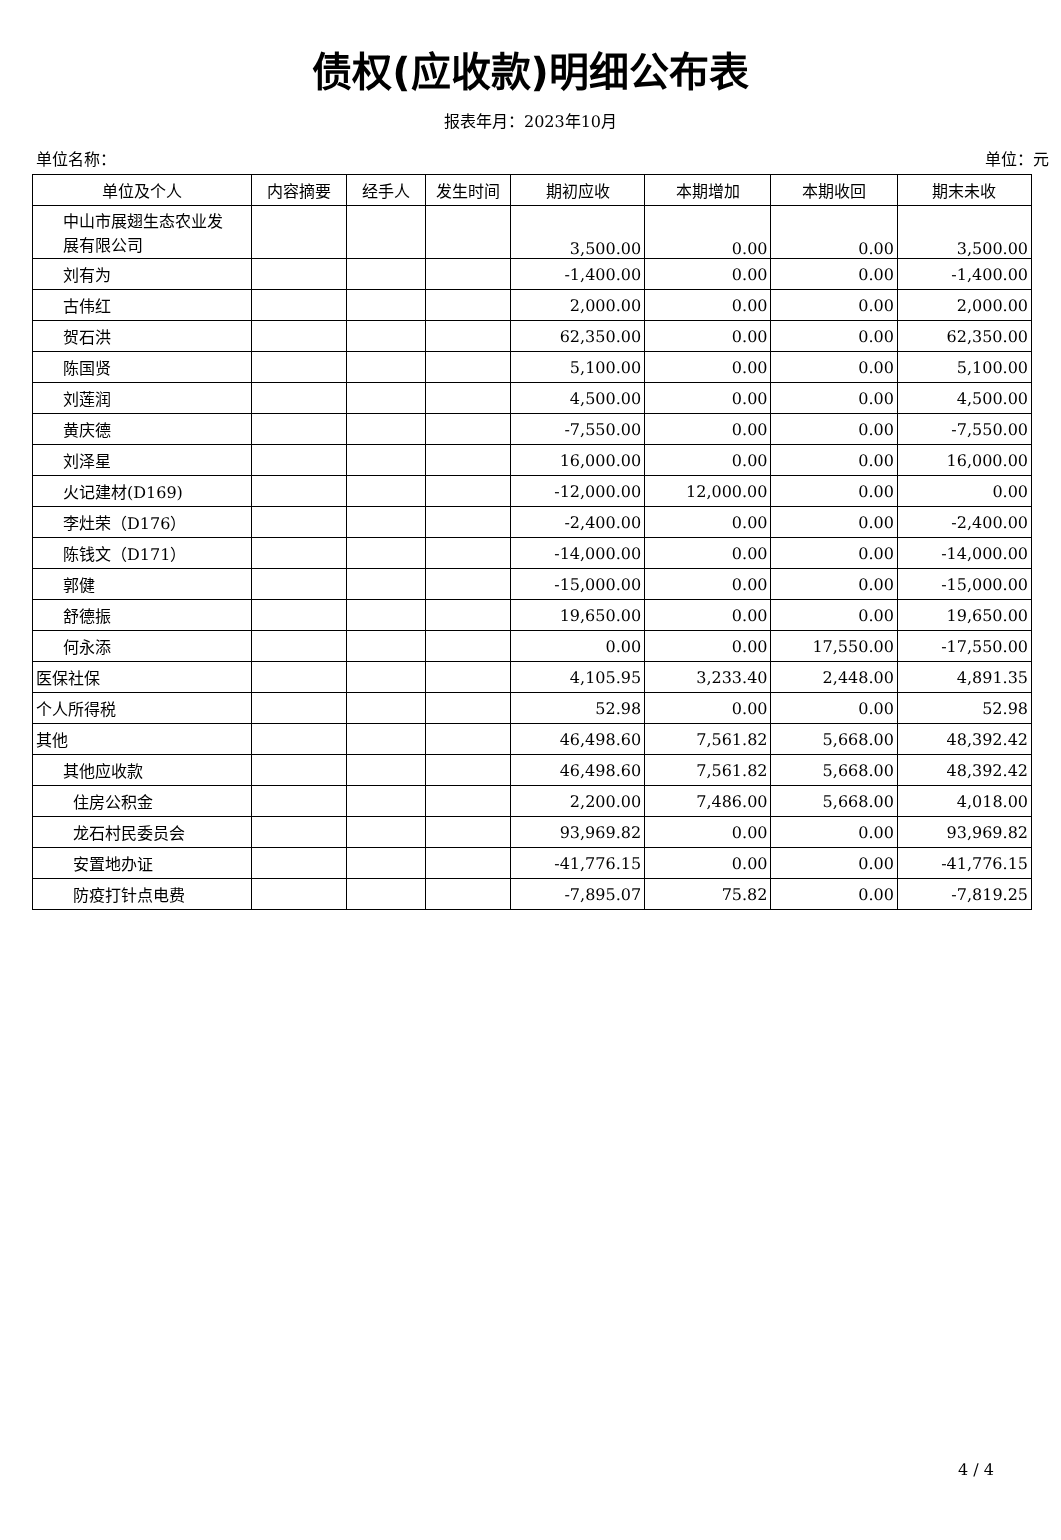债权(应收款)明细公布表
报表年月：2023年10月
单位名称： 单位：元
| 单位及个人 | 内容摘要 | 经手人 | 发生时间 | 期初应收 | 本期增加 | 本期收回 | 期末未收 |
| --- | --- | --- | --- | --- | --- | --- | --- |
| 中山市展翅生态农业发 展有限公司 | | | | 3,500.00 | 0.00 | 0.00 | 3,500.00 |
| 刘有为 | | | | -1,400.00 | 0.00 | 0.00 | -1,400.00 |
| 古伟红 | | | | 2,000.00 | 0.00 | 0.00 | 2,000.00 |
| 贺石洪 | | | | 62,350.00 | 0.00 | 0.00 | 62,350.00 |
| 陈国贤 | | | | 5,100.00 | 0.00 | 0.00 | 5,100.00 |
| 刘莲润 | | | | 4,500.00 | 0.00 | 0.00 | 4,500.00 |
| 黄庆德 | | | | -7,550.00 | 0.00 | 0.00 | -7,550.00 |
| 刘泽星 | | | | 16,000.00 | 0.00 | 0.00 | 16,000.00 |
| 火记建材(D169) | | | | -12,000.00 | 12,000.00 | 0.00 | 0.00 |
| 李灶荣（D176） | | | | -2,400.00 | 0.00 | 0.00 | -2,400.00 |
| 陈钱文（D171） | | | | -14,000.00 | 0.00 | 0.00 | -14,000.00 |
| 郭健 | | | | -15,000.00 | 0.00 | 0.00 | -15,000.00 |
| 舒德振 | | | | 19,650.00 | 0.00 | 0.00 | 19,650.00 |
| 何永添 | | | | 0.00 | 0.00 | 17,550.00 | -17,550.00 |
| 医保社保 | | | | 4,105.95 | 3,233.40 | 2,448.00 | 4,891.35 |
| 个人所得税 | | | | 52.98 | 0.00 | 0.00 | 52.98 |
| 其他 | | | | 46,498.60 | 7,561.82 | 5,668.00 | 48,392.42 |
| 其他应收款 | | | | 46,498.60 | 7,561.82 | 5,668.00 | 48,392.42 |
| 住房公积金 | | | | 2,200.00 | 7,486.00 | 5,668.00 | 4,018.00 |
| 龙石村民委员会 | | | | 93,969.82 | 0.00 | 0.00 | 93,969.82 |
| 安置地办证 | | | | -41,776.15 | 0.00 | 0.00 | -41,776.15 |
| 防疫打针点电费 | | | | -7,895.07 | 75.82 | 0.00 | -7,819.25 |
4 / 4